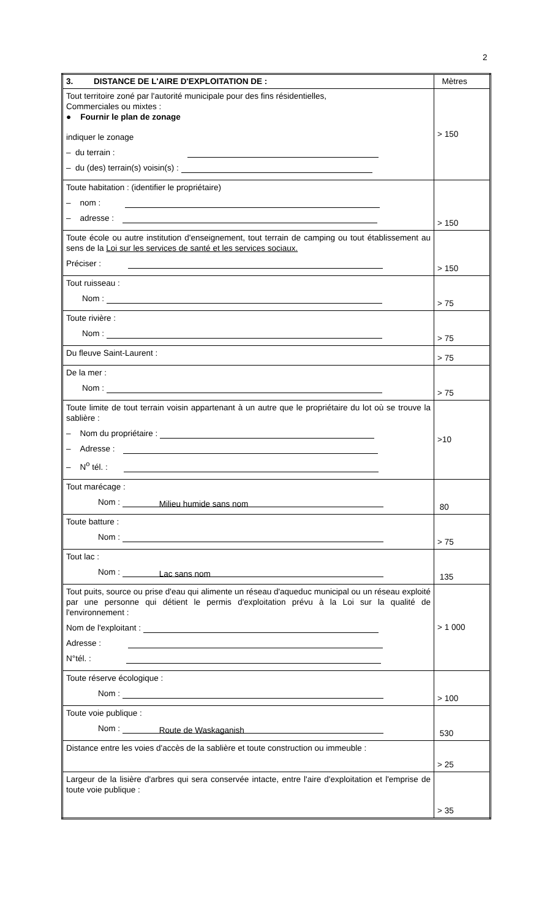2
| 3. DISTANCE DE L'AIRE D'EXPLOITATION DE : | Mètres |
| Tout territoire zoné par l'autorité municipale pour des fins résidentielles, Commerciales ou mixtes : ● Fournir le plan de zonage indiquer le zonage – du terrain : – du (des) terrain(s) voisin(s) : | > 150 |
| Toute habitation : (identifier le propriétaire) – nom : – adresse : | > 150 |
| Toute école ou autre institution d'enseignement, tout terrain de camping ou tout établissement au sens de la Loi sur les services de santé et les services sociaux. Préciser : | > 150 |
| Tout ruisseau : Nom : | > 75 |
| Toute rivière : Nom : | > 75 |
| Du fleuve Saint-Laurent : | > 75 |
| De la mer : Nom : | > 75 |
| Toute limite de tout terrain voisin appartenant à un autre que le propriétaire du lot où se trouve la sablière : – Nom du propriétaire : – Adresse : – N<sup>o</sup> tél. : | >10 |
| Tout marécage : Nom : Milieu humide sans nom | 80 |
| Toute batture : Nom : | > 75 |
| Tout lac : Nom : Lac sans nom | 135 |
| Tout puits, source ou prise d'eau qui alimente un réseau d'aqueduc municipal ou un réseau exploité par une personne qui détient le permis d'exploitation prévu à la Loi sur la qualité de l'environnement : Nom de l'exploitant : Adresse : N°tél. : | > 1 000 |
| Toute réserve écologique : Nom : | > 100 |
| Toute voie publique : Nom : Route de Waskaganish | 530 |
| Distance entre les voies d'accès de la sablière et toute construction ou immeuble : | > 25 |
| Largeur de la lisière d'arbres qui sera conservée intacte, entre l'aire d'exploitation et l'emprise de toute voie publique : | > 35 |